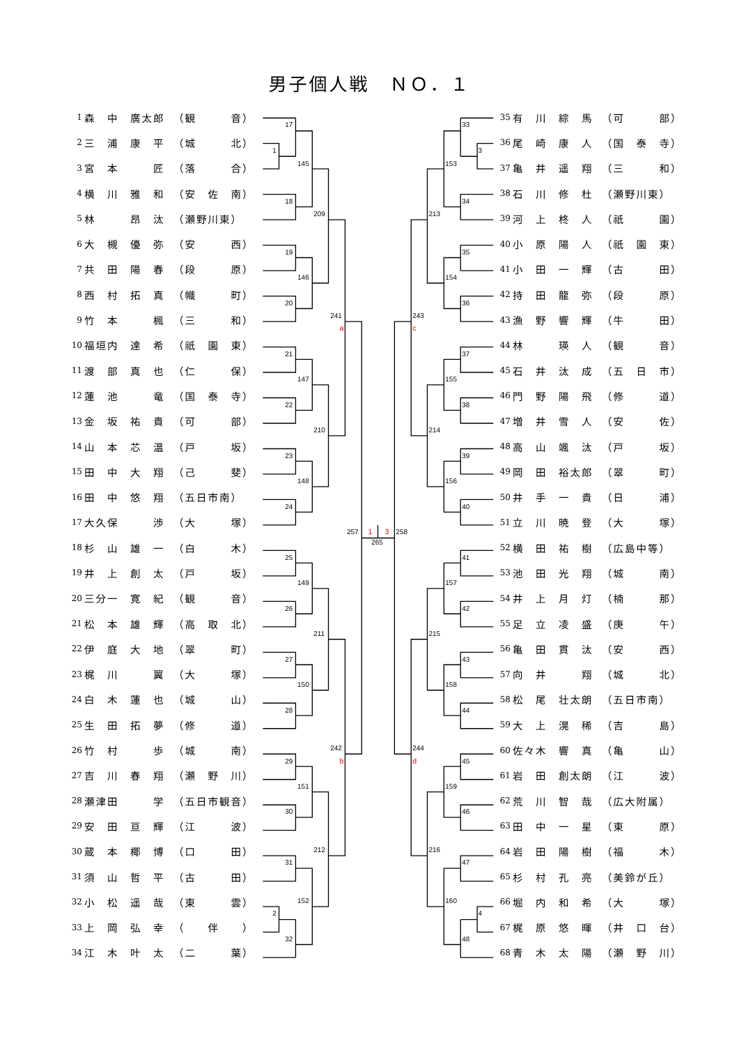男子個人戦　ＮＯ．１
| 1 | 森 中 廣太郎 | （観 音） |
| 2 | 三 浦 康 平 | （城 北） |
| 3 | 宮 本 匠 | （落 合） |
| 4 | 横 川 雅 和 | （安 佐 南） |
| 5 | 林 昂 汰 | （瀬野川東） |
| 6 | 大 槻 優 弥 | （安 西） |
| 7 | 共 田 陽 春 | （段 原） |
| 8 | 西 村 拓 真 | （幟 町） |
| 9 | 竹 本 楓 | （三 和） |
| 10 | 福垣内 達 希 | （祇 園 東） |
| 11 | 渡 部 真 也 | （仁 保） |
| 12 | 蓮 池 竜 | （国 泰 寺） |
| 13 | 金 坂 祐 貴 | （可 部） |
| 14 | 山 本 芯 温 | （戸 坂） |
| 15 | 田 中 大 翔 | （己 斐） |
| 16 | 田 中 悠 翔 | （五日市南） |
| 17 | 大久保 渉 | （大 塚） |
| 18 | 杉 山 雄 一 | （白 木） |
| 19 | 井 上 創 太 | （戸 坂） |
| 20 | 三分一 寛 紀 | （観 音） |
| 21 | 松 本 雄 輝 | （高 取 北） |
| 22 | 伊 庭 大 地 | （翠 町） |
| 23 | 梶 川 翼 | （大 塚） |
| 24 | 白 木 蓮 也 | （城 山） |
| 25 | 生 田 拓 夢 | （修 道） |
| 26 | 竹 村 歩 | （城 南） |
| 27 | 吉 川 春 翔 | （瀬 野 川） |
| 28 | 瀬津田 学 | （五日市観音） |
| 29 | 安 田 亘 輝 | （江 波） |
| 30 | 蔵 本 椰 博 | （口 田） |
| 31 | 須 山 哲 平 | （古 田） |
| 32 | 小 松 遥 哉 | （東 雲） |
| 33 | 上 岡 弘 幸 | （ 伴 ） |
| 34 | 江 木 叶 太 | （二 葉） |
17
1
145
18
209
19
146
20
241
21
147
22
210
23
148
24
257
25
149
26
211
27
150
28
242
29
151
30
212
31
2
152
32
265
258
33
3
153
34
213
35
154
36
243
37
155
38
214
39
156
40
41
157
42
215
43
158
44
244
45
159
46
216
47
160
4
48
a
b
c
d
1
3
| 35 | 有 川 綜 馬 | （可 部） |
| 36 | 尾 崎 康 人 | （国 泰 寺） |
| 37 | 亀 井 遥 翔 | （三 和） |
| 38 | 石 川 修 杜 | （瀬野川東） |
| 39 | 河 上 柊 人 | （祇 園） |
| 40 | 小 原 陽 人 | （祇 園 東） |
| 41 | 小 田 一 輝 | （古 田） |
| 42 | 持 田 龍 弥 | （段 原） |
| 43 | 漁 野 響 輝 | （牛 田） |
| 44 | 林 瑛 人 | （観 音） |
| 45 | 石 井 汰 成 | （五 日 市） |
| 46 | 門 野 陽 飛 | （修 道） |
| 47 | 増 井 雪 人 | （安 佐） |
| 48 | 高 山 颯 汰 | （戸 坂） |
| 49 | 岡 田 裕太郎 | （翠 町） |
| 50 | 井 手 一 貴 | （日 浦） |
| 51 | 立 川 暁 登 | （大 塚） |
| 52 | 横 田 祐 樹 | （広島中等） |
| 53 | 池 田 光 翔 | （城 南） |
| 54 | 井 上 月 灯 | （楠 那） |
| 55 | 足 立 凌 盛 | （庚 午） |
| 56 | 亀 田 貫 汰 | （安 西） |
| 57 | 向 井 翔 | （城 北） |
| 58 | 松 尾 壮太朗 | （五日市南） |
| 59 | 大 上 滉 稀 | （吉 島） |
| 60 | 佐々木 響 真 | （亀 山） |
| 61 | 岩 田 創太朗 | （江 波） |
| 62 | 荒 川 智 哉 | （広大附属） |
| 63 | 田 中 一 星 | （東 原） |
| 64 | 岩 田 陽 樹 | （福 木） |
| 65 | 杉 村 孔 亮 | （美鈴が丘） |
| 66 | 堀 内 和 希 | （大 塚） |
| 67 | 梶 原 悠 暉 | （井 口 台） |
| 68 | 青 木 太 陽 | （瀬 野 川） |